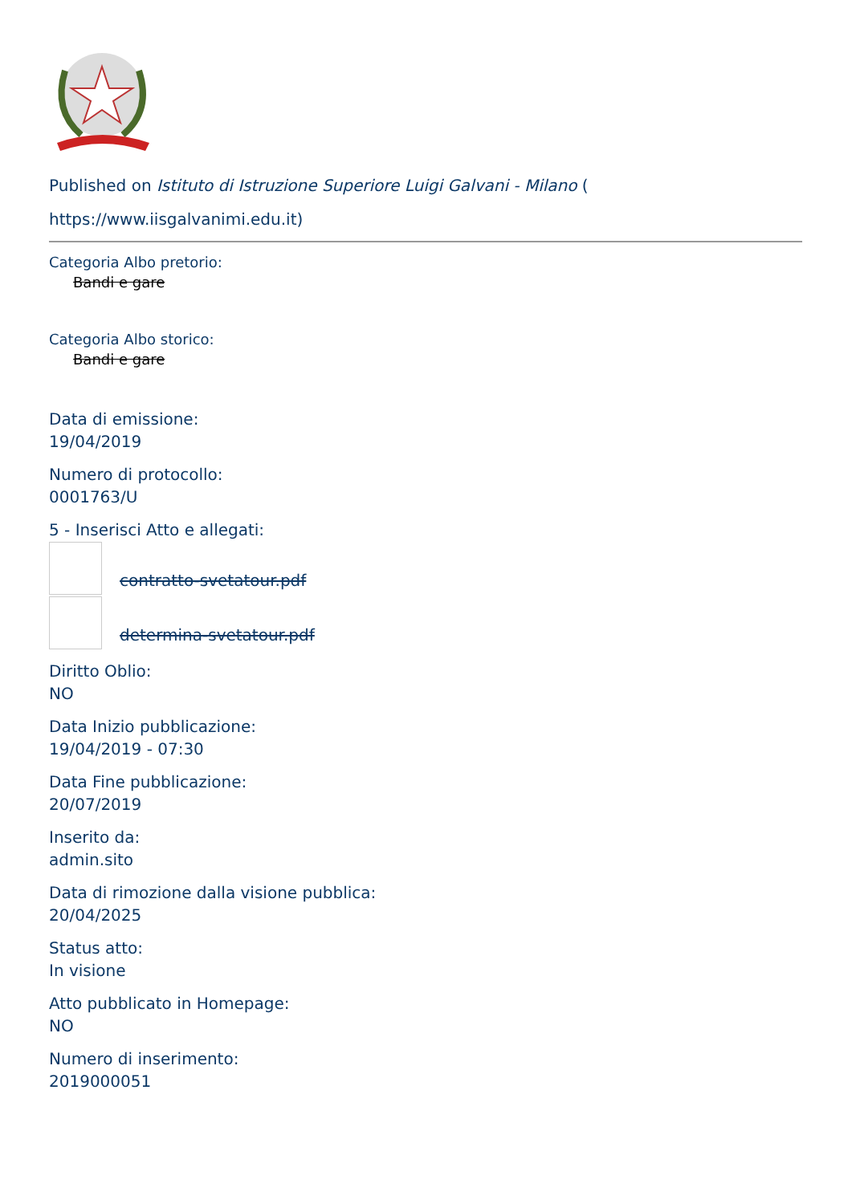Published on Istituto di Istruzione Superiore Luigi Galvani - Milano (
https://www.iisgalvanimi.edu.it)
Categoria Albo pretorio:
Bandi e gare
Categoria Albo storico:
Bandi e gare
Data di emissione:
19/04/2019
Numero di protocollo:
0001763/U
5 - Inserisci Atto e allegati:
contratto-svetatour.pdf
determina-svetatour.pdf
Diritto Oblio:
NO
Data Inizio pubblicazione:
19/04/2019 - 07:30
Data Fine pubblicazione:
20/07/2019
Inserito da:
admin.sito
Data di rimozione dalla visione pubblica:
20/04/2025
Status atto:
In visione
Atto pubblicato in Homepage:
NO
Numero di inserimento:
2019000051